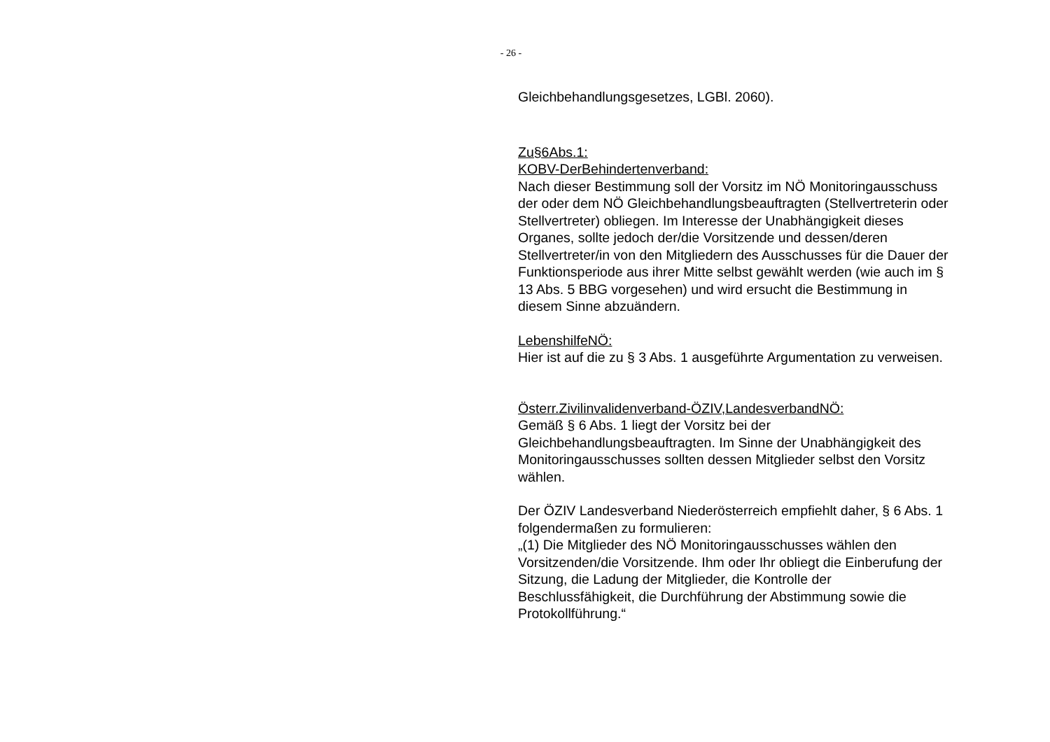- 26 -
Gleichbehandlungsgesetzes, LGBl. 2060).
Zu§6Abs.1:
KOBV-DerBehindertenverband:
Nach dieser Bestimmung soll der Vorsitz im NÖ Monitoringausschuss der oder dem NÖ Gleichbehandlungsbeauftragten (Stellvertreterin oder Stellvertreter) obliegen. Im Interesse der Unabhängigkeit dieses Organes, sollte jedoch der/die Vorsitzende und dessen/deren Stellvertreter/in von den Mitgliedern des Ausschusses für die Dauer der Funktionsperiode aus ihrer Mitte selbst gewählt werden (wie auch im § 13 Abs. 5 BBG vorgesehen) und wird ersucht die Bestimmung in diesem Sinne abzuändern.
LebenshilfeNÖ:
Hier ist auf die zu § 3 Abs. 1 ausgeführte Argumentation zu verweisen.
Österr.Zivilinvalidenverband-ÖZIV,LandesverbandNÖ:
Gemäß § 6 Abs. 1 liegt der Vorsitz bei der Gleichbehandlungsbeauftragten. Im Sinne der Unabhängigkeit des Monitoringausschusses sollten dessen Mitglieder selbst den Vorsitz wählen.
Der ÖZIV Landesverband Niederösterreich empfiehlt daher, § 6 Abs. 1 folgendermaßen zu formulieren:
„(1) Die Mitglieder des NÖ Monitoringausschusses wählen den Vorsitzenden/die Vorsitzende. Ihm oder Ihr obliegt die Einberufung der Sitzung, die Ladung der Mitglieder, die Kontrolle der Beschlussfähigkeit, die Durchführung der Abstimmung sowie die Protokollführung.“